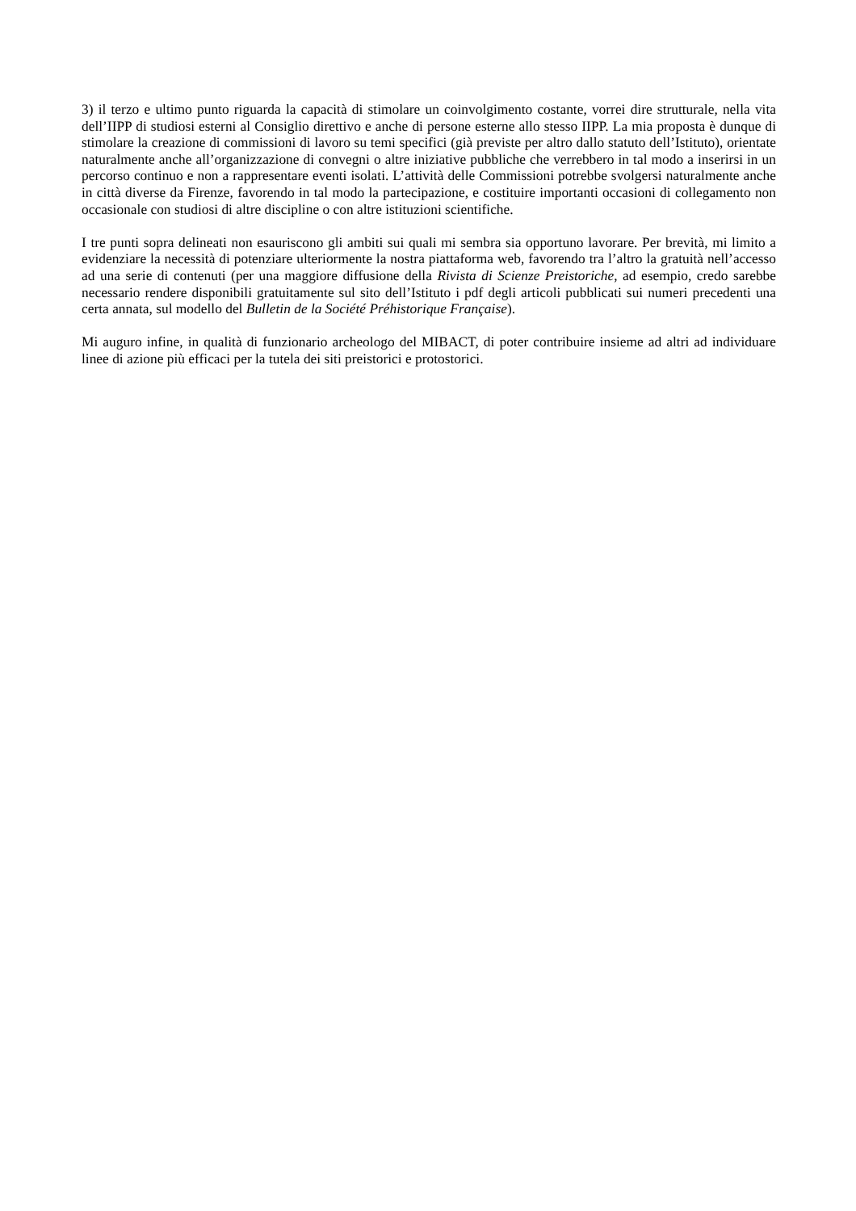3) il terzo e ultimo punto riguarda la capacità di stimolare un coinvolgimento costante, vorrei dire strutturale, nella vita dell’IIPP di studiosi esterni al Consiglio direttivo e anche di persone esterne allo stesso IIPP. La mia proposta è dunque di stimolare la creazione di commissioni di lavoro su temi specifici (già previste per altro dallo statuto dell’Istituto), orientate naturalmente anche all’organizzazione di convegni o altre iniziative pubbliche che verrebbero in tal modo a inserirsi in un percorso continuo e non a rappresentare eventi isolati. L’attività delle Commissioni potrebbe svolgersi naturalmente anche in città diverse da Firenze, favorendo in tal modo la partecipazione, e costituire importanti occasioni di collegamento non occasionale con studiosi di altre discipline o con altre istituzioni scientifiche.
I tre punti sopra delineati non esauriscono gli ambiti sui quali mi sembra sia opportuno lavorare. Per brevità, mi limito a evidenziare la necessità di potenziare ulteriormente la nostra piattaforma web, favorendo tra l’altro la gratuità nell’accesso ad una serie di contenuti (per una maggiore diffusione della Rivista di Scienze Preistoriche, ad esempio, credo sarebbe necessario rendere disponibili gratuitamente sul sito dell’Istituto i pdf degli articoli pubblicati sui numeri precedenti una certa annata, sul modello del Bulletin de la Société Préhistorique Française).
Mi auguro infine, in qualità di funzionario archeologo del MIBACT, di poter contribuire insieme ad altri ad individuare linee di azione più efficaci per la tutela dei siti preistorici e protostorici.